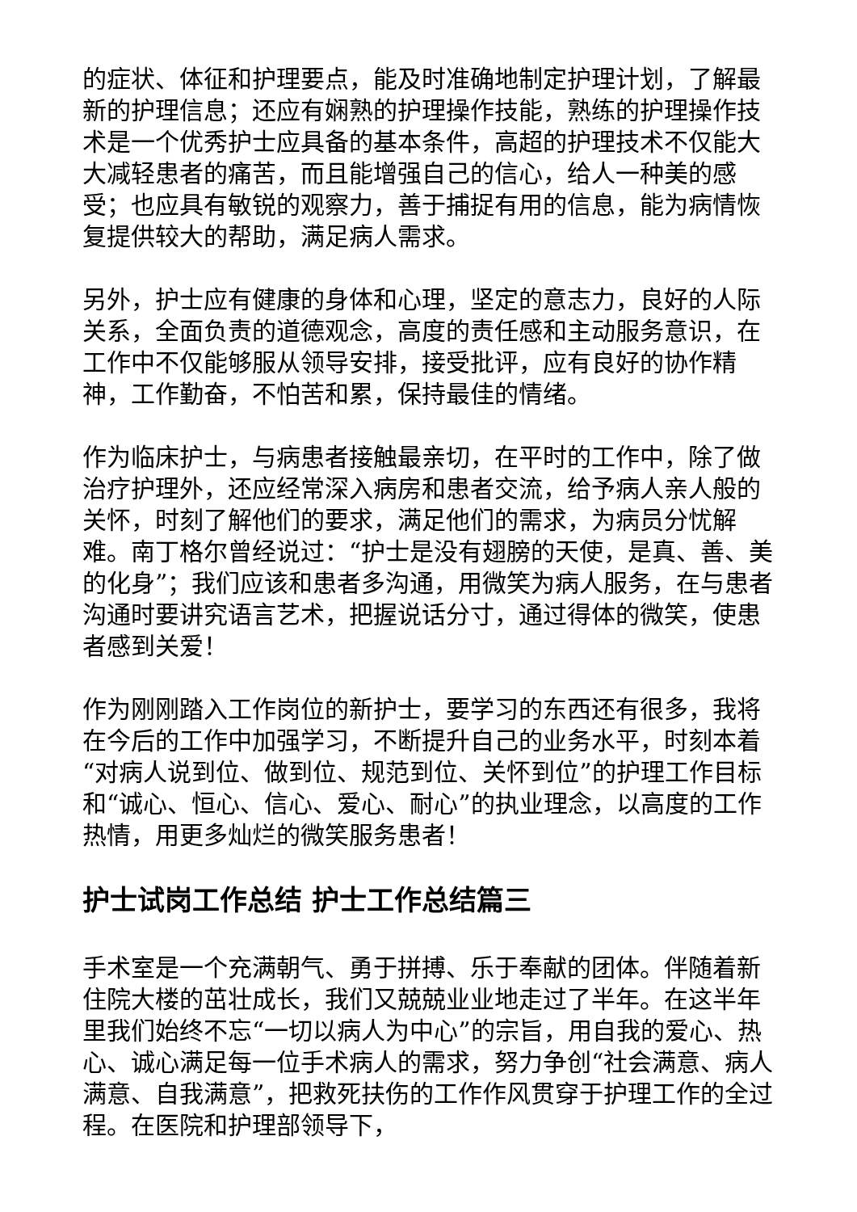的症状、体征和护理要点，能及时准确地制定护理计划，了解最新的护理信息；还应有娴熟的护理操作技能，熟练的护理操作技术是一个优秀护士应具备的基本条件，高超的护理技术不仅能大大减轻患者的痛苦，而且能增强自己的信心，给人一种美的感受；也应具有敏锐的观察力，善于捕捉有用的信息，能为病情恢复提供较大的帮助，满足病人需求。
另外，护士应有健康的身体和心理，坚定的意志力，良好的人际关系，全面负责的道德观念，高度的责任感和主动服务意识，在工作中不仅能够服从领导安排，接受批评，应有良好的协作精神，工作勤奋，不怕苦和累，保持最佳的情绪。
作为临床护士，与病患者接触最亲切，在平时的工作中，除了做治疗护理外，还应经常深入病房和患者交流，给予病人亲人般的关怀，时刻了解他们的要求，满足他们的需求，为病员分忧解难。南丁格尔曾经说过：“护士是没有翅膀的天使，是真、善、美的化身”；我们应该和患者多沟通，用微笑为病人服务，在与患者沟通时要讲究语言艺术，把握说话分寸，通过得体的微笑，使患者感到关爱！
作为刚刚踏入工作岗位的新护士，要学习的东西还有很多，我将在今后的工作中加强学习，不断提升自己的业务水平，时刻本着“对病人说到位、做到位、规范到位、关怀到位”的护理工作目标和“诚心、恒心、信心、爱心、耐心”的执业理念，以高度的工作热情，用更多灿烂的微笑服务患者！
护士试岗工作总结 护士工作总结篇三
手术室是一个充满朝气、勇于拼搏、乐于奉献的团体。伴随着新住院大楼的茁壮成长，我们又兢兢业业地走过了半年。在这半年里我们始终不忘“一切以病人为中心”的宗旨，用自我的爱心、热心、诚心满足每一位手术病人的需求，努力争创“社会满意、病人满意、自我满意”，把救死扶伤的工作作风贯穿于护理工作的全过程。在医院和护理部领导下，